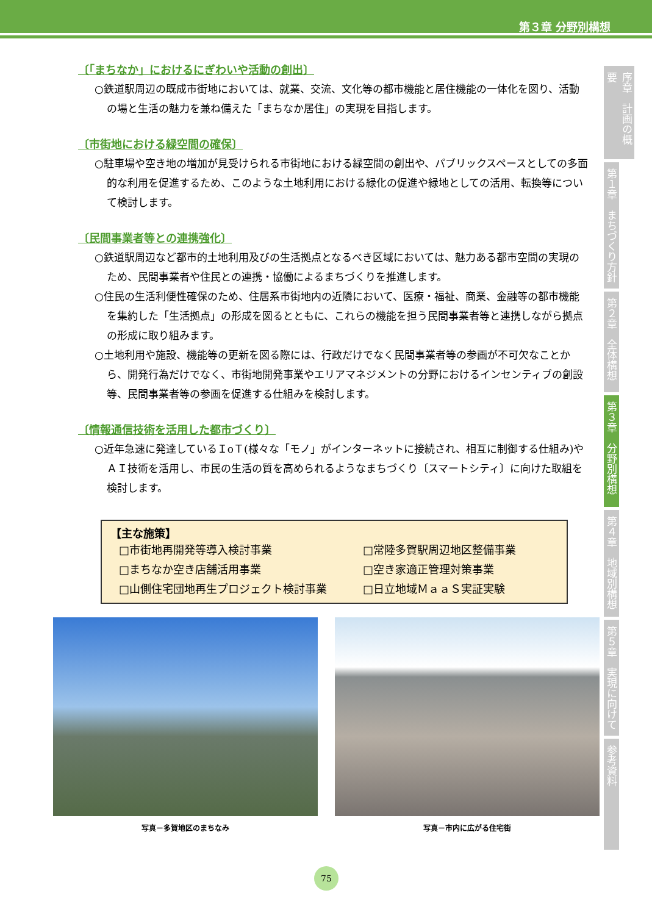第３章 分野別構想
〔「まちなか」におけるにぎわいや活動の創出〕
○鉄道駅周辺の既成市街地においては、就業、交流、文化等の都市機能と居住機能の一体化を図り、活動の場と生活の魅力を兼ね備えた「まちなか居住」の実現を目指します。
〔市街地における緑空間の確保〕
○駐車場や空き地の増加が見受けられる市街地における緑空間の創出や、パブリックスペースとしての多面的な利用を促進するため、このような土地利用における緑化の促進や緑地としての活用、転換等について検討します。
〔民間事業者等との連携強化〕
○鉄道駅周辺など都市的土地利用及びの生活拠点となるべき区域においては、魅力ある都市空間の実現のため、民間事業者や住民との連携・協働によるまちづくりを推進します。
○住民の生活利便性確保のため、住居系市街地内の近隣において、医療・福祉、商業、金融等の都市機能を集約した「生活拠点」の形成を図るとともに、これらの機能を担う民間事業者等と連携しながら拠点の形成に取り組みます。
○土地利用や施設、機能等の更新を図る際には、行政だけでなく民間事業者等の参画が不可欠なことから、開発行為だけでなく、市街地開発事業やエリアマネジメントの分野におけるインセンティブの創設等、民間事業者等の参画を促進する仕組みを検討します。
〔情報通信技術を活用した都市づくり〕
○近年急速に発達しているＩoＴ(様々な「モノ」がインターネットに接続され、相互に制御する仕組み)やＡＩ技術を活用し、市民の生活の質を高められるようなまちづくり〔スマートシティ〕に向けた取組を検討します。
【主な施策】
□市街地再開発等導入検討事業 □常陸多賀駅周辺地区整備事業 □まちなか空き店舗活用事業 □空き家適正管理対策事業 □山側住宅団地再生プロジェクト検討事業 □日立地域ＭａａＳ実証実験
写真－多賀地区のまちなみ 写真－市内に広がる住宅街
序章　計画の概要
第１章　まちづくり方針
第２章　全体構想
第３章　分野別構想
第４章　地域別構想
第５章　実現に向けて
参考資料
75